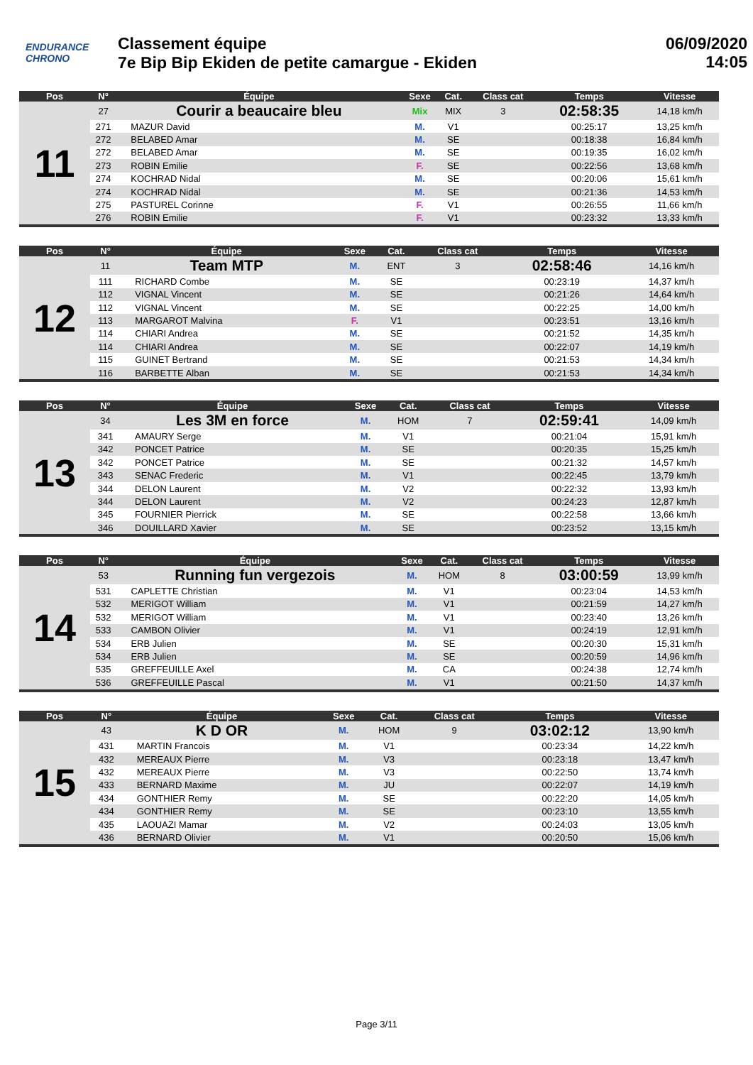ENDURANCE
CHRONO
Classement équipe
7e Bip Bip Ekiden de petite camargue - Ekiden
06/09/2020
14:05
| Pos | N° | Équipe | Sexe | Cat. | Class cat | Temps | Vitesse |
| --- | --- | --- | --- | --- | --- | --- | --- |
| 11 | 27 | Courir a beaucaire bleu | Mix | MIX | 3 | 02:58:35 | 14,18 km/h |
| | 271 | MAZUR David | M. | V1 | | 00:25:17 | 13,25 km/h |
| | 272 | BELABED Amar | M. | SE | | 00:18:38 | 16,84 km/h |
| | 272 | BELABED Amar | M. | SE | | 00:19:35 | 16,02 km/h |
| | 273 | ROBIN Emilie | F. | SE | | 00:22:56 | 13,68 km/h |
| | 274 | KOCHRAD Nidal | M. | SE | | 00:20:06 | 15,61 km/h |
| | 274 | KOCHRAD Nidal | M. | SE | | 00:21:36 | 14,53 km/h |
| | 275 | PASTUREL Corinne | F. | V1 | | 00:26:55 | 11,66 km/h |
| | 276 | ROBIN Emilie | F. | V1 | | 00:23:32 | 13,33 km/h |
| Pos | N° | Équipe | Sexe | Cat. | Class cat | Temps | Vitesse |
| --- | --- | --- | --- | --- | --- | --- | --- |
| 12 | 11 | Team MTP | M. | ENT | 3 | 02:58:46 | 14,16 km/h |
| | 111 | RICHARD Combe | M. | SE | | 00:23:19 | 14,37 km/h |
| | 112 | VIGNAL Vincent | M. | SE | | 00:21:26 | 14,64 km/h |
| | 112 | VIGNAL Vincent | M. | SE | | 00:22:25 | 14,00 km/h |
| | 113 | MARGAROT Malvina | F. | V1 | | 00:23:51 | 13,16 km/h |
| | 114 | CHIARI Andrea | M. | SE | | 00:21:52 | 14,35 km/h |
| | 114 | CHIARI Andrea | M. | SE | | 00:22:07 | 14,19 km/h |
| | 115 | GUINET Bertrand | M. | SE | | 00:21:53 | 14,34 km/h |
| | 116 | BARBETTE Alban | M. | SE | | 00:21:53 | 14,34 km/h |
| Pos | N° | Équipe | Sexe | Cat. | Class cat | Temps | Vitesse |
| --- | --- | --- | --- | --- | --- | --- | --- |
| 13 | 34 | Les 3M en force | M. | HOM | 7 | 02:59:41 | 14,09 km/h |
| | 341 | AMAURY Serge | M. | V1 | | 00:21:04 | 15,91 km/h |
| | 342 | PONCET Patrice | M. | SE | | 00:20:35 | 15,25 km/h |
| | 342 | PONCET Patrice | M. | SE | | 00:21:32 | 14,57 km/h |
| | 343 | SENAC Frederic | M. | V1 | | 00:22:45 | 13,79 km/h |
| | 344 | DELON Laurent | M. | V2 | | 00:22:32 | 13,93 km/h |
| | 344 | DELON Laurent | M. | V2 | | 00:24:23 | 12,87 km/h |
| | 345 | FOURNIER Pierrick | M. | SE | | 00:22:58 | 13,66 km/h |
| | 346 | DOUILLARD Xavier | M. | SE | | 00:23:52 | 13,15 km/h |
| Pos | N° | Équipe | Sexe | Cat. | Class cat | Temps | Vitesse |
| --- | --- | --- | --- | --- | --- | --- | --- |
| 14 | 53 | Running fun vergezois | M. | HOM | 8 | 03:00:59 | 13,99 km/h |
| | 531 | CAPLETTE Christian | M. | V1 | | 00:23:04 | 14,53 km/h |
| | 532 | MERIGOT William | M. | V1 | | 00:21:59 | 14,27 km/h |
| | 532 | MERIGOT William | M. | V1 | | 00:23:40 | 13,26 km/h |
| | 533 | CAMBON Olivier | M. | V1 | | 00:24:19 | 12,91 km/h |
| | 534 | ERB Julien | M. | SE | | 00:20:30 | 15,31 km/h |
| | 534 | ERB Julien | M. | SE | | 00:20:59 | 14,96 km/h |
| | 535 | GREFFEUILLE Axel | M. | CA | | 00:24:38 | 12,74 km/h |
| | 536 | GREFFEUILLE Pascal | M. | V1 | | 00:21:50 | 14,37 km/h |
| Pos | N° | Équipe | Sexe | Cat. | Class cat | Temps | Vitesse |
| --- | --- | --- | --- | --- | --- | --- | --- |
| 15 | 43 | K D OR | M. | HOM | 9 | 03:02:12 | 13,90 km/h |
| | 431 | MARTIN Francois | M. | V1 | | 00:23:34 | 14,22 km/h |
| | 432 | MEREAUX Pierre | M. | V3 | | 00:23:18 | 13,47 km/h |
| | 432 | MEREAUX Pierre | M. | V3 | | 00:22:50 | 13,74 km/h |
| | 433 | BERNARD Maxime | M. | JU | | 00:22:07 | 14,19 km/h |
| | 434 | GONTHIER Remy | M. | SE | | 00:22:20 | 14,05 km/h |
| | 434 | GONTHIER Remy | M. | SE | | 00:23:10 | 13,55 km/h |
| | 435 | LAOUAZI Mamar | M. | V2 | | 00:24:03 | 13,05 km/h |
| | 436 | BERNARD Olivier | M. | V1 | | 00:20:50 | 15,06 km/h |
Page 3/11